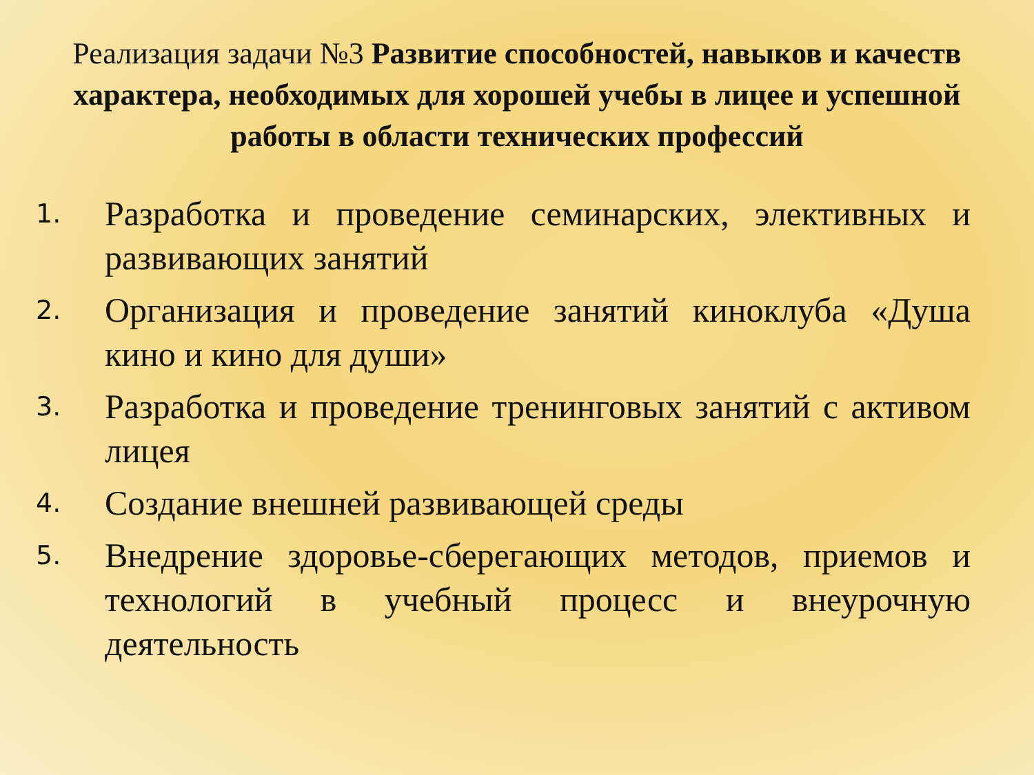Реализация задачи №3 Развитие способностей, навыков и качеств характера, необходимых для хорошей учебы в лицее и успешной работы в области технических профессий
1. Разработка и проведение семинарских, элективных и развивающих занятий
2. Организация и проведение занятий киноклуба «Душа кино и кино для души»
3. Разработка и проведение тренинговых занятий с активом лицея
4. Создание внешней развивающей среды
5. Внедрение здоровье-сберегающих методов, приемов и технологий в учебный процесс и внеурочную деятельность